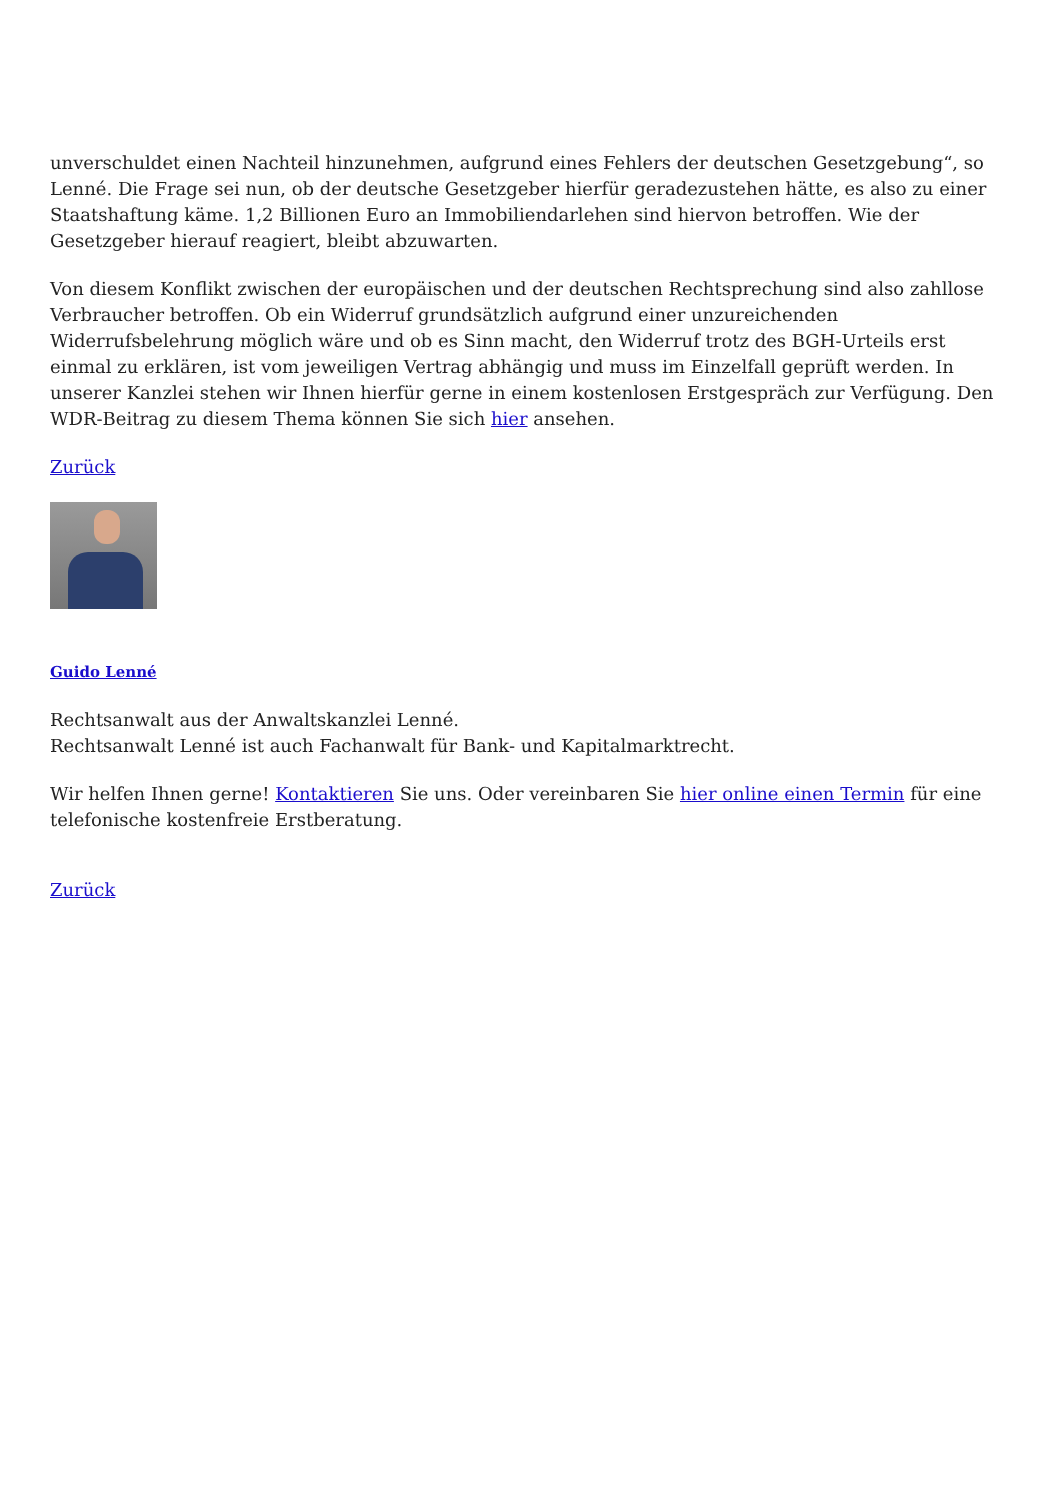unverschuldet einen Nachteil hinzunehmen, aufgrund eines Fehlers der deutschen Gesetzgebung“, so Lenné. Die Frage sei nun, ob der deutsche Gesetzgeber hierfür geradezustehen hätte, es also zu einer Staatshaftung käme. 1,2 Billionen Euro an Immobiliendarlehen sind hiervon betroffen. Wie der Gesetzgeber hierauf reagiert, bleibt abzuwarten.
Von diesem Konflikt zwischen der europäischen und der deutschen Rechtsprechung sind also zahllose Verbraucher betroffen. Ob ein Widerruf grundsätzlich aufgrund einer unzureichenden Widerrufsbelehrung möglich wäre und ob es Sinn macht, den Widerruf trotz des BGH-Urteils erst einmal zu erklären, ist vom jeweiligen Vertrag abhängig und muss im Einzelfall geprüft werden. In unserer Kanzlei stehen wir Ihnen hierfür gerne in einem kostenlosen Erstgespräch zur Verfügung. Den WDR-Beitrag zu diesem Thema können Sie sich hier ansehen.
Zurück
Guido Lenné
Rechtsanwalt aus der Anwaltskanzlei Lenné.
Rechtsanwalt Lenné ist auch Fachanwalt für Bank- und Kapitalmarktrecht.
Wir helfen Ihnen gerne! Kontaktieren Sie uns. Oder vereinbaren Sie hier online einen Termin für eine telefonische kostenfreie Erstberatung.
Zurück